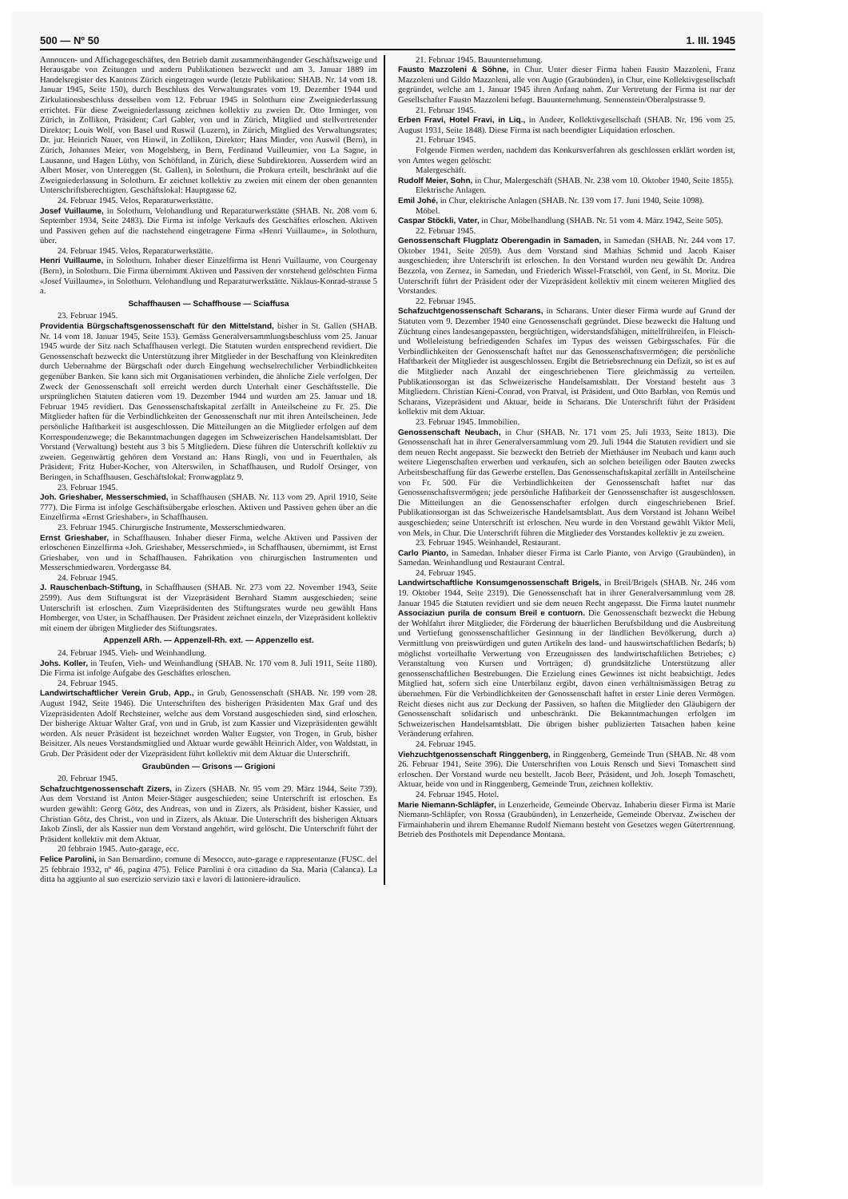500 — Nº 50 1. III. 1945
Annoncen- und Affichagegeschäftes, den Betrieb damit zusammenhängender Geschäftszweige und Herausgabe von Zeitungen und andern Publikationen bezweckt und am 3. Januar 1889 im Handelsregister des Kantons Zürich eingetragen wurde (letzte Publikation: SHAB. Nr. 14 vom 18. Januar 1945, Seite 150), durch Beschluss des Verwaltungsrates vom 19. Dezember 1944 und Zirkulationsbeschluss desselben vom 12. Februar 1945 in Solothurn eine Zweigniederlassung errichtet. Für diese Zweigniederlassung zeichnen kollektiv zu zweien Dr. Otto Irminger, von Zürich, in Zollikon, Präsident; Carl Gabler, von und in Zürich, Mitglied und stellvertretender Direktor; Louis Wolf, von Basel und Ruswil (Luzern), in Zürich, Mitglied des Verwaltungsrates; Dr. jur. Heinrich Nauer, von Hinwil, in Zollikon, Direktor; Hans Minder, von Auswil (Bern), in Zürich, Johannes Meier, von Mogelsberg, in Bern, Ferdinand Vuilleumier, von La Sagne, in Lausanne, und Hagen Lüthy, von Schöftland, in Zürich, diese Subdirektoren. Ausserdem wird an Albert Moser, von Untereggen (St. Gallen), in Solothurn, die Prokura erteilt, beschränkt auf die Zweigniederlassung in Solothurn. Er zeichnet kollektiv zu zweien mit einem der oben genannten Unterschriftsberechtigten. Geschäftslokal: Hauptgasse 62.
24. Februar 1945. Velos, Reparaturwerkstätte.
Josef Vuillaume, in Solothurn, Velohandlung und Reparaturwerkstätte (SHAB. Nr. 208 vom 6. September 1934, Seite 2483). Die Firma ist infolge Verkaufs des Geschäftes erloschen. Aktiven und Passiven gehen auf die nachstehend eingetragene Firma «Henri Vuillaume», in Solothurn, über.
24. Februar 1945. Velos, Reparaturwerkstätte.
Henri Vuillaume, in Solothurn. Inhaber dieser Einzelfirma ist Henri Vuillaume, von Courgenay (Bern), in Solothurn. Die Firma übernimmt Aktiven und Passiven der vorstehend gelöschten Firma «Josef Vuillaume», in Solothurn. Velohandlung und Reparaturwerkstätte. Niklaus-Konrad-strasse 5 a.
Schaffhausen — Schaffhouse — Sciaffusa
23. Februar 1945.
Providentia Bürgschaftsgenossenschaft für den Mittelstand, bisher in St. Gallen (SHAB. Nr. 14 vom 18. Januar 1945, Seite 153). Gemäss Generalversammlungsbeschluss vom 25. Januar 1945 wurde der Sitz nach Schaffhausen verlegt. Die Statuten wurden entsprechend revidiert. Die Genossenschaft bezweckt die Unterstützung ihrer Mitglieder in der Beschaffung von Kleinkrediten durch Uebernahme der Bürgschaft oder durch Eingehung wechselrechtlicher Verbindlichkeiten gegenüber Banken. Sie kann sich mit Organisationen verbinden, die ähnliche Ziele verfolgen. Der Zweck der Genossenschaft soll erreicht werden durch Unterhalt einer Geschäftsstelle. Die ursprünglichen Statuten datieren vom 19. Dezember 1944 und wurden am 25. Januar und 18. Februar 1945 revidiert. Das Genossenschaftskapital zerfällt in Anteilscheine zu Fr. 25. Die Mitglieder haften für die Verbindlichkeiten der Genossenschaft nur mit ihren Anteilscheinen. Jede persönliche Haftbarkeit ist ausgeschlossen. Die Mitteilungen an die Mitglieder erfolgen auf dem Korrespondenzwege; die Bekanntmachungen dagegen im Schweizerischen Handelsamtsblatt. Der Vorstand (Verwaltung) besteht aus 3 bis 5 Mitgliedern. Diese führen die Unterschrift kollektiv zu zweien. Gegenwärtig gehören dem Vorstand an: Hans Ringli, von und in Feuerthalen, als Präsident; Fritz Huber-Kocher, von Alterswilen, in Schaffhausen, und Rudolf Orsinger, von Beringen, in Schaffhausen. Geschäftslokal: Fronwagplatz 9.
23. Februar 1945.
Joh. Grieshaber, Messerschmied, in Schaffhausen (SHAB. Nr. 113 vom 29. April 1910, Seite 777). Die Firma ist infolge Geschäftsübergabe erloschen. Aktiven und Passiven gehen über an die Einzelfirma «Ernst Grieshaber», in Schaffhausen.
23. Februar 1945. Chirurgische Instrumente, Messerschmiedwaren.
Ernst Grieshaber, in Schaffhausen. Inhaber dieser Firma, welche Aktiven und Passiven der erloschenen Einzelfirma «Joh. Grieshaber, Messerschmied», in Schaffhausen, übernimmt, ist Ernst Grieshaber, von und in Schaffhausen. Fabrikation von chirurgischen Instrumenten und Messerschmiedwaren. Vordergasse 84.
24. Februar 1945.
J. Rauschenbach-Stiftung, in Schaffhausen (SHAB. Nr. 273 vom 22. November 1943, Seite 2599). Aus dem Stiftungsrat ist der Vizepräsident Bernhard Stamm ausgeschieden; seine Unterschrift ist erloschen. Zum Vizepräsidenten des Stiftungsrates wurde neu gewählt Hans Homberger, von Uster, in Schaffhausen. Der Präsident zeichnet einzeln, der Vizepräsident kollektiv mit einem der übrigen Mitglieder des Stiftungsrates.
Appenzell ARh. — Appenzell-Rh. ext. — Appenzello est.
24. Februar 1945. Vieh- und Weinhandlung.
Johs. Koller, in Teufen, Vieh- und Weinhandlung (SHAB. Nr. 170 vom 8. Juli 1911, Seite 1180). Die Firma ist infolge Aufgabe des Geschäftes erloschen.
24. Februar 1945.
Landwirtschaftlicher Verein Grub, App., in Grub, Genossenschaft (SHAB. Nr. 199 vom 28. August 1942, Seite 1946). Die Unterschriften des bisherigen Präsidenten Max Graf und des Vizepräsidenten Adolf Rechsteiner, welche aus dem Vorstand ausgeschieden sind, sind erloschen. Der bisherige Aktuar Walter Graf, von und in Grub, ist zum Kassier und Vizepräsidenten gewählt worden. Als neuer Präsident ist bezeichnet worden Walter Eugster, von Trogen, in Grub, bisher Beisitzer. Als neues Vorstandsmitglied und Aktuar wurde gewählt Heinrich Alder, von Waldstatt, in Grub. Der Präsident oder der Vizepräsident führt kollektiv mit dem Aktuar die Unterschrift.
Graubünden — Grisons — Grigioni
20. Februar 1945.
Schafzuchtgenossenschaft Zizers, in Zizers (SHAB. Nr. 95 vom 29. März 1944, Seite 739). Aus dem Vorstand ist Anton Meier-Stäger ausgeschieden; seine Unterschrift ist erloschen. Es wurden gewählt: Georg Götz, des Andreas, von und in Zizers, als Präsident, bisher Kassier, und Christian Götz, des Christ., von und in Zizers, als Aktuar. Die Unterschrift des bisherigen Aktuars Jakob Zinsli, der als Kassier nun dem Vorstand angehört, wird gelöscht. Die Unterschrift führt der Präsident kollektiv mit dem Aktuar.
20 febbraio 1945. Auto-garage, ecc.
Felice Parolini, in San Bernardino, comune di Mesocco, auto-garage e rappresentanze (FUSC. del 25 febbraio 1932, nº 46, pagina 475). Felice Parolini è ora cittadino da Sta. Maria (Calanca). La ditta ha aggiunto al suo esercizio servizio taxi e lavori di lattoniere-idraulico.
21. Februar 1945. Bauunternehmung.
Fausto Mazzoleni & Söhne, in Chur. Unter dieser Firma haben Fausto Mazzoleni, Franz Mazzoleni und Gildo Mazzoleni, alle von Augio (Graubünden), in Chur, eine Kollektivgesellschaft gegründet, welche am 1. Januar 1945 ihren Anfang nahm. Zur Vertretung der Firma ist nur der Gesellschafter Fausto Mazzoleni befugt. Bauunternehmung. Sennenstein/Oberalpstrasse 9.
21. Februar 1945.
Erben Fravi, Hotel Fravi, in Liq., in Andeer, Kollektivgesellschaft (SHAB. Nr. 196 vom 25. August 1931, Seite 1848). Diese Firma ist nach beendigter Liquidation erloschen.
21. Februar 1945.
Folgende Firmen werden, nachdem das Konkursverfahren als geschlossen erklärt worden ist, von Amtes wegen gelöscht:
Malergeschäft.
Rudolf Meier, Sohn, in Chur, Malergeschäft (SHAB. Nr. 238 vom 10. Oktober 1940, Seite 1855).
Elektrische Anlagen.
Emil Johé, in Chur, elektrische Anlagen (SHAB. Nr. 139 vom 17. Juni 1940, Seite 1098).
Möbel.
Caspar Stöckli, Vater, in Chur, Möbelhandlung (SHAB. Nr. 51 vom 4. März 1942, Seite 505).
22. Februar 1945.
Genossenschaft Flugplatz Oberengadin in Samaden, in Samedan (SHAB. Nr. 244 vom 17. Oktober 1941, Seite 2059). Aus dem Vorstand sind Mathias Schmid und Jacob Kaiser ausgeschieden; ihre Unterschrift ist erloschen. In den Vorstand wurden neu gewählt Dr. Andrea Bezzola, von Zernez, in Samedan, und Friederich Wissel-Fratschöl, von Genf, in St. Moritz. Die Unterschrift führt der Präsident oder der Vizepräsident kollektiv mit einem weiteren Mitglied des Vorstandes.
22. Februar 1945.
Schafzuchtgenossenschaft Scharans, in Scharans. Unter dieser Firma wurde auf Grund der Statuten vom 9. Dezember 1940 eine Genossenschaft gegründet. Diese bezweckt die Haltung und Züchtung eines landesangepassten, bergtüchtigen, widerstandsfähigen, mittelfrühreifen, in Fleisch- und Wolleleistung befriedigenden Schafes im Typus des weissen Gebirgsschafes. Für die Verbindlichkeiten der Genossenschaft haftet nur das Genossenschaftsvermögen; die persönliche Haftbarkeit der Mitglieder ist ausgeschlossen. Ergibt die Betriebsrechnung ein Defizit, so ist es auf die Mitglieder nach Anzahl der eingeschriebenen Tiere gleichmässig zu verteilen. Publikationsorgan ist das Schweizerische Handelsamtsblatt. Der Vorstand besteht aus 3 Mitgliedern. Christian Kieni-Conrad, von Pratval, ist Präsident, und Otto Barblan, von Remüs und Scharans, Vizepräsident und Aktuar, beide in Scharans. Die Unterschrift führt der Präsident kollektiv mit dem Aktuar.
23. Februar 1945. Immobilien.
Genossenschaft Neubach, in Chur (SHAB. Nr. 171 vom 25. Juli 1933, Seite 1813). Die Genossenschaft hat in ihrer Generalversammlung vom 29. Juli 1944 die Statuten revidiert und sie dem neuen Recht angepasst. Sie bezweckt den Betrieb der Miethäuser im Neubach und kann auch weitere Liegenschaften erwerben und verkaufen, sich an solchen beteiligen oder Bauten zwecks Arbeitsbeschaffung für das Gewerbe erstellen. Das Genossenschaftskapital zerfällt in Anteilscheine von Fr. 500. Für die Verbindlichkeiten der Genossenschaft haftet nur das Genossenschaftsvermögen; jede persönliche Haftbarkeit der Genossenschafter ist ausgeschlossen. Die Mitteilungen an die Genossenschafter erfolgen durch eingeschriebenen Brief. Publikationsorgan ist das Schweizerische Handelsamtsblatt. Aus dem Vorstand ist Johann Weibel ausgeschieden; seine Unterschrift ist erloschen. Neu wurde in den Vorstand gewählt Viktor Meli, von Mels, in Chur. Die Unterschrift führen die Mitglieder des Vorstandes kollektiv je zu zweien.
23. Februar 1945. Weinhandel, Restaurant.
Carlo Pianto, in Samedan. Inhaber dieser Firma ist Carlo Pianto, von Arvigo (Graubünden), in Samedan. Weinhandlung und Restaurant Central.
24. Februar 1945.
Landwirtschaftliche Konsumgenossenschaft Brigels, in Breil/Brigels (SHAB. Nr. 246 vom 19. Oktober 1944, Seite 2319). Die Genossenschaft hat in ihrer Generalversammlung vom 28. Januar 1945 die Statuten revidiert und sie dem neuen Recht angepasst. Die Firma lautet nunmehr Associaziun purila de consum Breil e contuorn. Die Genossenschaft bezweckt die Hebung der Wohlfahrt ihrer Mitglieder, die Förderung der bäuerlichen Berufsbildung und die Ausbreitung und Vertiefung genossenschaftlicher Gesinnung in der ländlichen Bevölkerung, durch a) Vermittlung von preiswürdigen und guten Artikeln des land- und hauswirtschaftlichen Bedarfs; b) möglichst vorteilhafte Verwertung von Erzeugnissen des landwirtschaftlichen Betriebes; c) Veranstaltung von Kursen und Vorträgen; d) grundsätzliche Unterstützung aller genossenschaftlichen Bestrebungen. Die Erzielung eines Gewinnes ist nicht beabsichtigt. Jedes Mitglied hat, sofern sich eine Unterbilanz ergibt, davon einen verhältnismässigen Betrag zu übernehmen. Für die Verbindlichkeiten der Genossenschaft haftet in erster Linie deren Vermögen. Reicht dieses nicht aus zur Deckung der Passiven, so haften die Mitglieder den Gläubigern der Genossenschaft solidarisch und unbeschränkt. Die Bekanntmachungen erfolgen im Schweizerischen Handelsamtsblatt. Die übrigen bisher publizierten Tatsachen haben keine Veränderung erfahren.
24. Februar 1945.
Viehzuchtgenossenschaft Ringgenberg, in Ringgenberg, Gemeinde Trun (SHAB. Nr. 48 vom 26. Februar 1941, Seite 396). Die Unterschriften von Louis Rensch und Sievi Tomaschett sind erloschen. Der Vorstand wurde neu bestellt. Jacob Beer, Präsident, und Joh. Joseph Tomaschett, Aktuar, beide von und in Ringgenberg, Gemeinde Trun, zeichnen kollektiv.
24. Februar 1945. Hotel.
Marie Niemann-Schläpfer, in Lenzerheide, Gemeinde Obervaz. Inhaberin dieser Firma ist Marie Niemann-Schläpfer, von Rossa (Graubünden), in Lenzerheide, Gemeinde Obervaz. Zwischen der Firmainhaberin und ihrem Ehemanne Rudolf Niemann besteht von Gesetzes wegen Gütertrennung. Betrieb des Posthotels mit Dependance Montana.